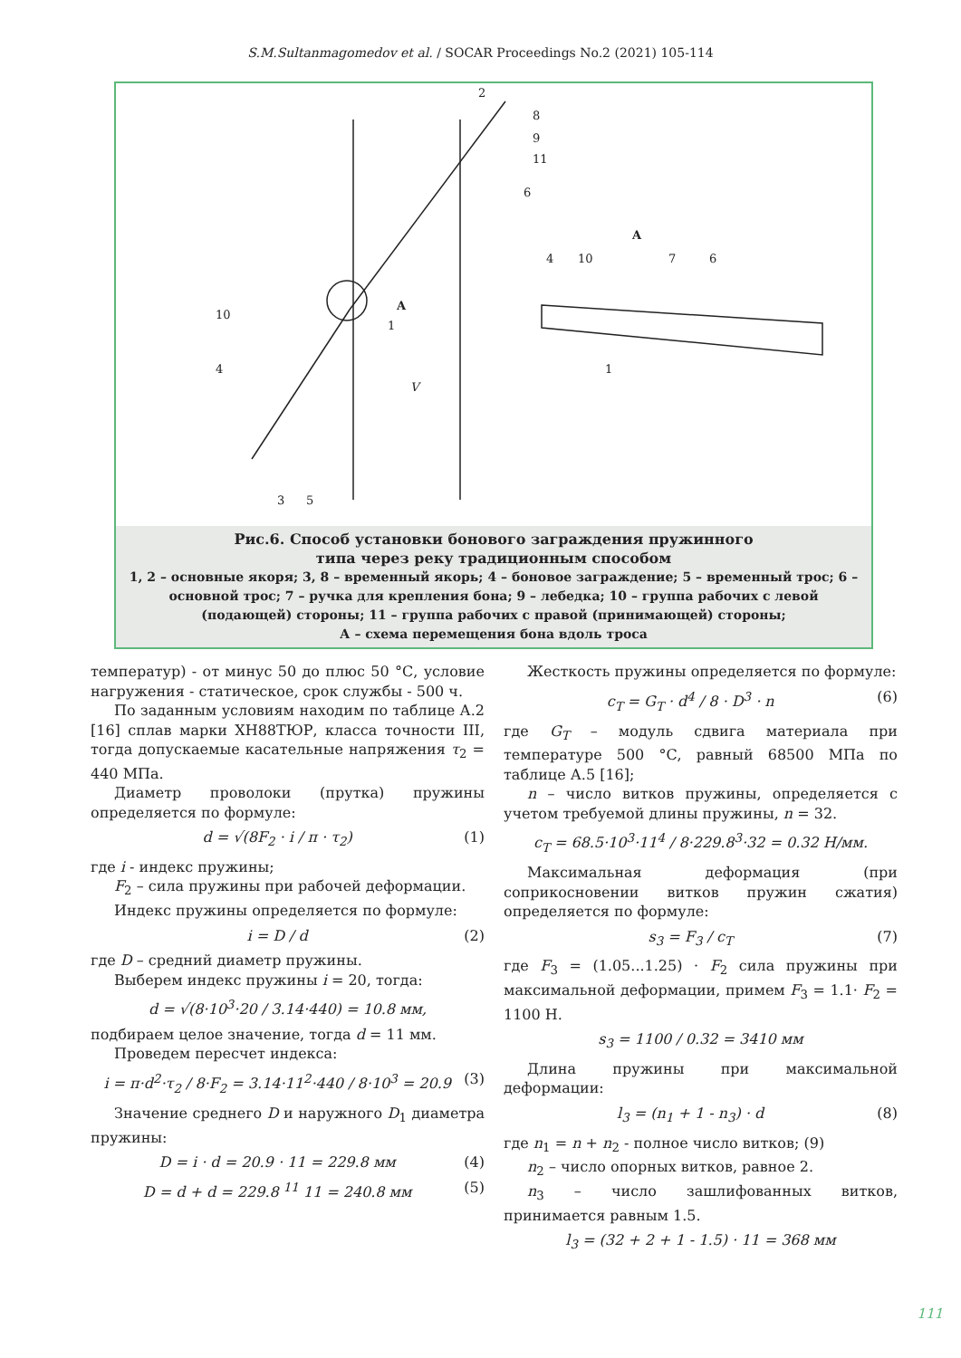S.M.Sultanmagomedov et al. / SOCAR Proceedings No.2 (2021) 105-114
2
8
9
11
6
A
4
10
7
6
10
A
1
4
V
1
3
5
Рис.6. Способ установки бонового заграждения пружинного
типа через реку традиционным способом
1, 2 – основные якоря; 3, 8 – временный якорь; 4 – боновое заграждение; 5 – временный трос; 6 – основной трос; 7 – ручка для крепления бона; 9 – лебедка; 10 – группа рабочих с левой (подающей) стороны; 11 – группа рабочих с правой (принимающей) стороны;
А – схема перемещения бона вдоль троса
температур) - от минус 50 до плюс 50 °С, условие нагружения - статическое, срок службы - 500 ч.
По заданным условиям находим по таблице А.2 [16] сплав марки ХН88ТЮР, класса точности III, тогда допускаемые касательные напряжения τ<sub>2</sub> = 440 МПа.
Диаметр проволоки (прутка) пружины определяется по формуле:
d = √(8F<sub>2</sub> · i / π · τ<sub>2</sub>) (1)
где i - индекс пружины;
F<sub>2</sub> – сила пружины при рабочей деформации.
Индекс пружины определяется по формуле:
i = D / d (2)
где D – средний диаметр пружины.
Выберем индекс пружины i = 20, тогда:
d = √(8·10<sup>3</sup>·20 / 3.14·440) = 10.8 мм,
подбираем целое значение, тогда d = 11 мм.
Проведем пересчет индекса:
i = π·d<sup>2</sup>·τ<sub>2</sub> / 8·F<sub>2</sub> = 3.14·11<sup>2</sup>·440 / 8·10<sup>3</sup> = 20.9 (3)
Значение среднего D и наружного D<sub>1</sub> диаметра пружины:
D = i · d = 20.9 · 11 = 229.8 мм (4)
D = d + d = 229.8 <sup>11</sup> 11 = 240.8 мм (5)
Жесткость пружины определяется по формуле:
c<sub>T</sub> = G<sub>T</sub> · d<sup>4</sup> / 8 · D<sup>3</sup> · n (6)
где G<sub>T</sub> – модуль сдвига материала при температуре 500 °С, равный 68500 МПа по таблице А.5 [16];
n – число витков пружины, определяется с учетом требуемой длины пружины, n = 32.
c<sub>T</sub> = 68.5·10<sup>3</sup>·11<sup>4</sup> / 8·229.8<sup>3</sup>·32 = 0.32 Н/мм.
Максимальная деформация (при соприкосновении витков пружин сжатия) определяется по формуле:
s<sub>3</sub> = F<sub>3</sub> / c<sub>T</sub> (7)
где F<sub>3</sub> = (1.05...1.25) · F<sub>2</sub> сила пружины при максимальной деформации, примем F<sub>3</sub> = 1.1· F<sub>2</sub> = 1100 Н.
s<sub>3</sub> = 1100 / 0.32 = 3410 мм
Длина пружины при максимальной деформации:
l<sub>3</sub> = (n<sub>1</sub> + 1 - n<sub>3</sub>) · d (8)
где n<sub>1</sub> = n + n<sub>2</sub> - полное число витков; (9)
n<sub>2</sub> – число опорных витков, равное 2.
n<sub>3</sub> – число зашлифованных витков, принимается равным 1.5.
l<sub>3</sub> = (32 + 2 + 1 - 1.5) · 11 = 368 мм
111